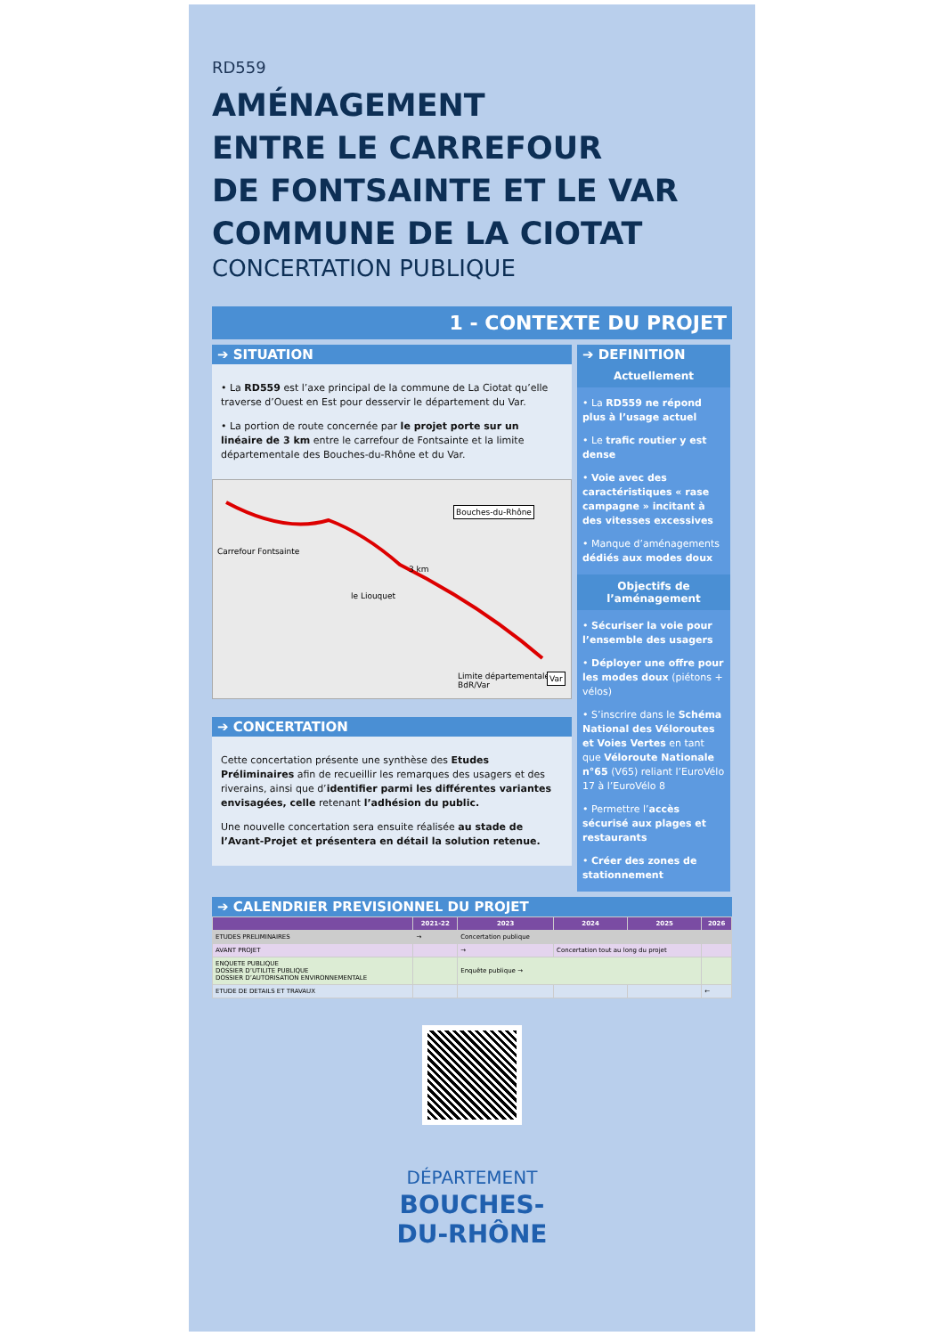RD559
AMÉNAGEMENT
ENTRE LE CARREFOUR
DE FONTSAINTE ET LE VAR
COMMUNE DE LA CIOTAT
CONCERTATION PUBLIQUE
1 - CONTEXTE DU PROJET
➔ SITUATION
• La RD559 est l’axe principal de la commune de La Ciotat qu’elle traverse d’Ouest en Est pour desservir le département du Var.
• La portion de route concernée par le projet porte sur un linéaire de 3 km entre le carrefour de Fontsainte et la limite départementale des Bouches-du-Rhône et du Var.
Bouches-du-Rhône
Carrefour Fontsainte
3 km
le Liouquet
Limite départementale BdR/Var Var
➔ CONCERTATION
Cette concertation présente une synthèse des Etudes Préliminaires afin de recueillir les remarques des usagers et des riverains, ainsi que d’identifier parmi les différentes variantes envisagées, celle retenant l’adhésion du public.
Une nouvelle concertation sera ensuite réalisée au stade de l’Avant-Projet et présentera en détail la solution retenue.
➔ DEFINITION
Actuellement
• La RD559 ne répond plus à l’usage actuel
• Le trafic routier y est dense
• Voie avec des caractéristiques « rase campagne » incitant à des vitesses excessives
• Manque d’aménagements dédiés aux modes doux
Objectifs de l’aménagement
• Sécuriser la voie pour l’ensemble des usagers
• Déployer une offre pour les modes doux (piétons + vélos)
• S’inscrire dans le Schéma National des Véloroutes et Voies Vertes en tant que Véloroute Nationale n°65 (V65) reliant l’EuroVélo 17 à l’EuroVélo 8
• Permettre l’accès sécurisé aux plages et restaurants
• Créer des zones de stationnement
➔ CALENDRIER PREVISIONNEL DU PROJET
| | 2021-22 | 2023 | 2024 | 2025 | 2026 |
| --- | --- | --- | --- | --- | --- |
| ETUDES PRELIMINAIRES | → | Concertation publique | | | |
| AVANT PROJET | | → | Concertation tout au long du projet | | |
| ENQUETE PUBLIQUE DOSSIER D’UTILITE PUBLIQUE DOSSIER D’AUTORISATION ENVIRONNEMENTALE | | Enquête publique → | | | |
| ETUDE DE DETAILS ET TRAVAUX | | | | | ← |
DÉPARTEMENT
BOUCHES-
DU-RHÔNE